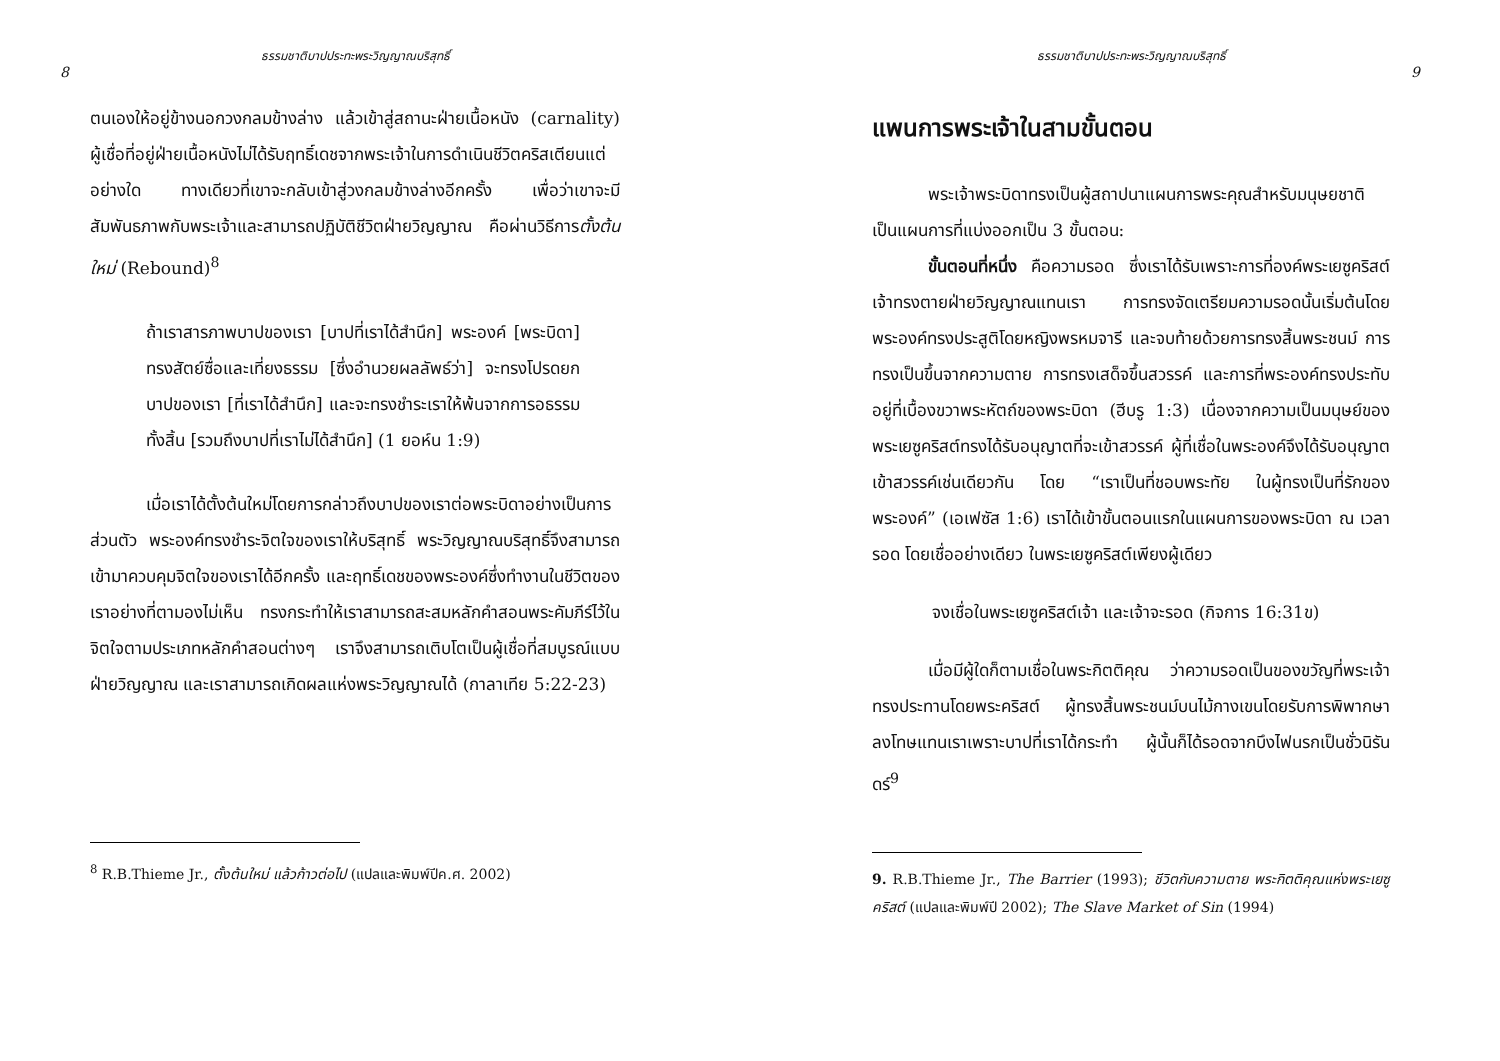ธรรมชาติบาปประทะพระวิญญาณบริสุทธิ์
8
ตนเองให้อยู่ข้างนอกวงกลมข้างล่าง แล้วเข้าสู่สถานะฝ่ายเนื้อหนัง (carnality) ผู้เชื่อที่อยู่ฝ่ายเนื้อหนังไม่ได้รับฤทธิ์เดชจากพระเจ้าในการดำเนินชีวิตคริสเตียนแต่อย่างใด ทางเดียวที่เขาจะกลับเข้าสู่วงกลมข้างล่างอีกครั้ง เพื่อว่าเขาจะมีสัมพันธภาพกับพระเจ้าและสามารถปฏิบัติชีวิตฝ่ายวิญญาณ คือผ่านวิธีการตั้งต้นใหม่ (Rebound)<sup>8</sup>
ถ้าเราสารภาพบาปของเรา [บาปที่เราได้สำนึก] พระองค์ [พระบิดา] ทรงสัตย์ซื่อและเที่ยงธรรม [ซึ่งอำนวยผลลัพธ์ว่า] จะทรงโปรดยกบาปของเรา [ที่เราได้สำนึก] และจะทรงชำระเราให้พ้นจากการอธรรมทั้งสิ้น [รวมถึงบาปที่เราไม่ได้สำนึก] (1 ยอห์น 1:9)
เมื่อเราได้ตั้งต้นใหม่โดยการกล่าวถึงบาปของเราต่อพระบิดาอย่างเป็นการส่วนตัว พระองค์ทรงชำระจิตใจของเราให้บริสุทธิ์ พระวิญญาณบริสุทธิ์จึงสามารถเข้ามาควบคุมจิตใจของเราได้อีกครั้ง และฤทธิ์เดชของพระองค์ซึ่งทำงานในชีวิตของเราอย่างที่ตามองไม่เห็น ทรงกระทำให้เราสามารถสะสมหลักคำสอนพระคัมภีร์ไว้ในจิตใจตามประเภทหลักคำสอนต่างๆ เราจึงสามารถเติบโตเป็นผู้เชื่อที่สมบูรณ์แบบฝ่ายวิญญาณ และเราสามารถเกิดผลแห่งพระวิญญาณได้ (กาลาเทีย 5:22-23)
<sup>8</sup> R.B.Thieme Jr., ตั้งต้นใหม่ แล้วก้าวต่อไป (แปลและพิมพ์ปีค.ศ. 2002)
ธรรมชาติบาปประทะพระวิญญาณบริสุทธิ์
9
แพนการพระเจ้าในสามขั้นตอน
พระเจ้าพระบิดาทรงเป็นผู้สถาปนาแผนการพระคุณสำหรับมนุษยชาติ เป็นแผนการที่แบ่งออกเป็น 3 ขั้นตอน:
ขั้นตอนที่หนึ่ง คือความรอด ซึ่งเราได้รับเพราะการที่องค์พระเยซูคริสต์เจ้าทรงตายฝ่ายวิญญาณแทนเรา การทรงจัดเตรียมความรอดนั้นเริ่มต้นโดยพระองค์ทรงประสูติโดยหญิงพรหมจารี และจบท้ายด้วยการทรงสิ้นพระชนม์ การทรงเป็นขึ้นจากความตาย การทรงเสด็จขึ้นสวรรค์ และการที่พระองค์ทรงประทับอยู่ที่เบื้องขวาพระหัตถ์ของพระบิดา (ฮีบรู 1:3) เนื่องจากความเป็นมนุษย์ของพระเยซูคริสต์ทรงได้รับอนุญาตที่จะเข้าสวรรค์ ผู้ที่เชื่อในพระองค์จึงได้รับอนุญาตเข้าสวรรค์เช่นเดียวกัน โดย “เราเป็นที่ชอบพระทัย ในผู้ทรงเป็นที่รักของพระองค์” (เอเฟซัส 1:6) เราได้เข้าขั้นตอนแรกในแผนการของพระบิดา ณ เวลารอด โดยเชื่ออย่างเดียว ในพระเยซูคริสต์เพียงผู้เดียว
จงเชื่อในพระเยซูคริสต์เจ้า และเจ้าจะรอด (กิจการ 16:31ข)
เมื่อมีผู้ใดก็ตามเชื่อในพระกิตติคุณ ว่าความรอดเป็นของขวัญที่พระเจ้าทรงประทานโดยพระคริสต์ ผู้ทรงสิ้นพระชนม์บนไม้กางเขนโดยรับการพิพากษาลงโทษแทนเราเพราะบาปที่เราได้กระทำ ผู้นั้นก็ได้รอดจากบึงไฟนรกเป็นชั่วนิรันดร์<sup>9</sup>
9. R.B.Thieme Jr., The Barrier (1993); ชีวิตกับความตาย พระกิตติคุณแห่งพระเยซูคริสต์ (แปลและพิมพ์ปี 2002); The Slave Market of Sin (1994)